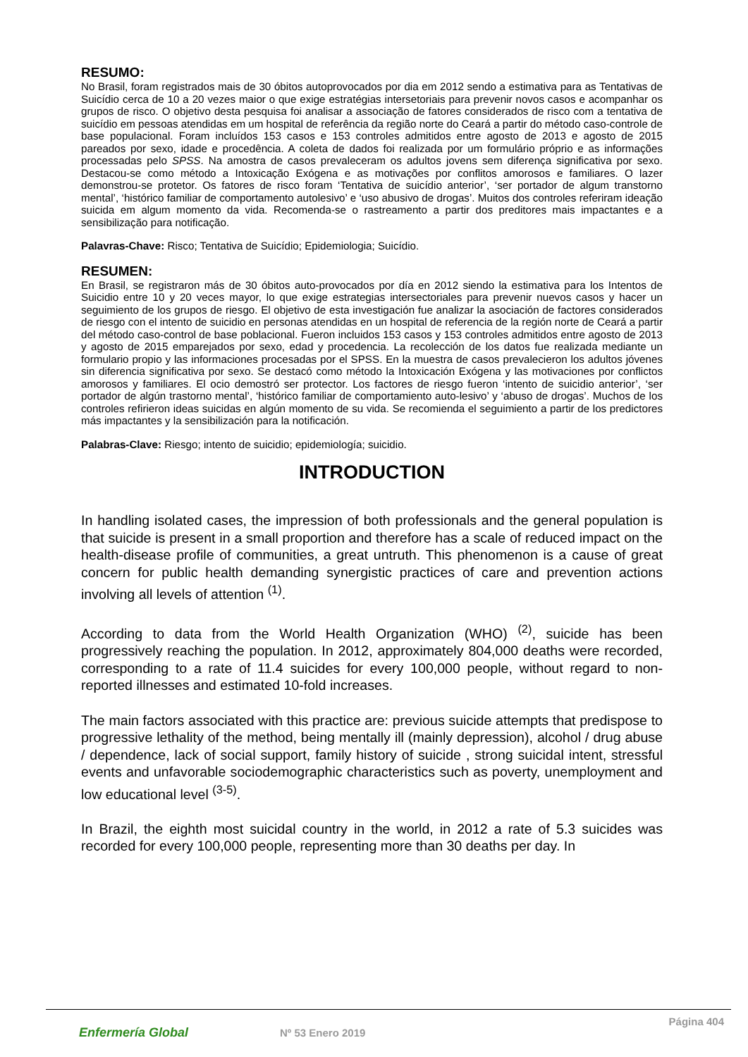RESUMO:
No Brasil, foram registrados mais de 30 óbitos autoprovocados por dia em 2012 sendo a estimativa para as Tentativas de Suicídio cerca de 10 a 20 vezes maior o que exige estratégias intersetoriais para prevenir novos casos e acompanhar os grupos de risco. O objetivo desta pesquisa foi analisar a associação de fatores considerados de risco com a tentativa de suicídio em pessoas atendidas em um hospital de referência da região norte do Ceará a partir do método caso-controle de base populacional. Foram incluídos 153 casos e 153 controles admitidos entre agosto de 2013 e agosto de 2015 pareados por sexo, idade e procedência. A coleta de dados foi realizada por um formulário próprio e as informações processadas pelo SPSS. Na amostra de casos prevaleceram os adultos jovens sem diferença significativa por sexo. Destacou-se como método a Intoxicação Exógena e as motivações por conflitos amorosos e familiares. O lazer demonstrou-se protetor. Os fatores de risco foram ‘Tentativa de suicídio anterior’, ‘ser portador de algum transtorno mental’, ‘histórico familiar de comportamento autolesivo’ e ‘uso abusivo de drogas’. Muitos dos controles referiram ideação suicida em algum momento da vida. Recomenda-se o rastreamento a partir dos preditores mais impactantes e a sensibilização para notificação.
Palavras-Chave: Risco; Tentativa de Suicídio; Epidemiologia; Suicídio.
RESUMEN:
En Brasil, se registraron más de 30 óbitos auto-provocados por día en 2012 siendo la estimativa para los Intentos de Suicidio entre 10 y 20 veces mayor, lo que exige estrategias intersectoriales para prevenir nuevos casos y hacer un seguimiento de los grupos de riesgo. El objetivo de esta investigación fue analizar la asociación de factores considerados de riesgo con el intento de suicidio en personas atendidas en un hospital de referencia de la región norte de Ceará a partir del método caso-control de base poblacional. Fueron incluidos 153 casos y 153 controles admitidos entre agosto de 2013 y agosto de 2015 emparejados por sexo, edad y procedencia. La recolección de los datos fue realizada mediante un formulario propio y las informaciones procesadas por el SPSS. En la muestra de casos prevalecieron los adultos jóvenes sin diferencia significativa por sexo. Se destacó como método la Intoxicación Exógena y las motivaciones por conflictos amorosos y familiares. El ocio demostró ser protector. Los factores de riesgo fueron ‘intento de suicidio anterior’, ‘ser portador de algún trastorno mental’, ‘histórico familiar de comportamiento auto-lesivo’ y ‘abuso de drogas’. Muchos de los controles refirieron ideas suicidas en algún momento de su vida. Se recomienda el seguimiento a partir de los predictores más impactantes y la sensibilización para la notificación.
Palabras-Clave: Riesgo; intento de suicidio; epidemiología; suicidio.
INTRODUCTION
In handling isolated cases, the impression of both professionals and the general population is that suicide is present in a small proportion and therefore has a scale of reduced impact on the health-disease profile of communities, a great untruth. This phenomenon is a cause of great concern for public health demanding synergistic practices of care and prevention actions involving all levels of attention <sup>(1)</sup>.
According to data from the World Health Organization (WHO) <sup>(2)</sup>, suicide has been progressively reaching the population. In 2012, approximately 804,000 deaths were recorded, corresponding to a rate of 11.4 suicides for every 100,000 people, without regard to non-reported illnesses and estimated 10-fold increases.
The main factors associated with this practice are: previous suicide attempts that predispose to progressive lethality of the method, being mentally ill (mainly depression), alcohol / drug abuse / dependence, lack of social support, family history of suicide , strong suicidal intent, stressful events and unfavorable sociodemographic characteristics such as poverty, unemployment and low educational level <sup>(3-5)</sup>.
In Brazil, the eighth most suicidal country in the world, in 2012 a rate of 5.3 suicides was recorded for every 100,000 people, representing more than 30 deaths per day. In
Enfermería Global Nº 53 Enero 2019
Página 404